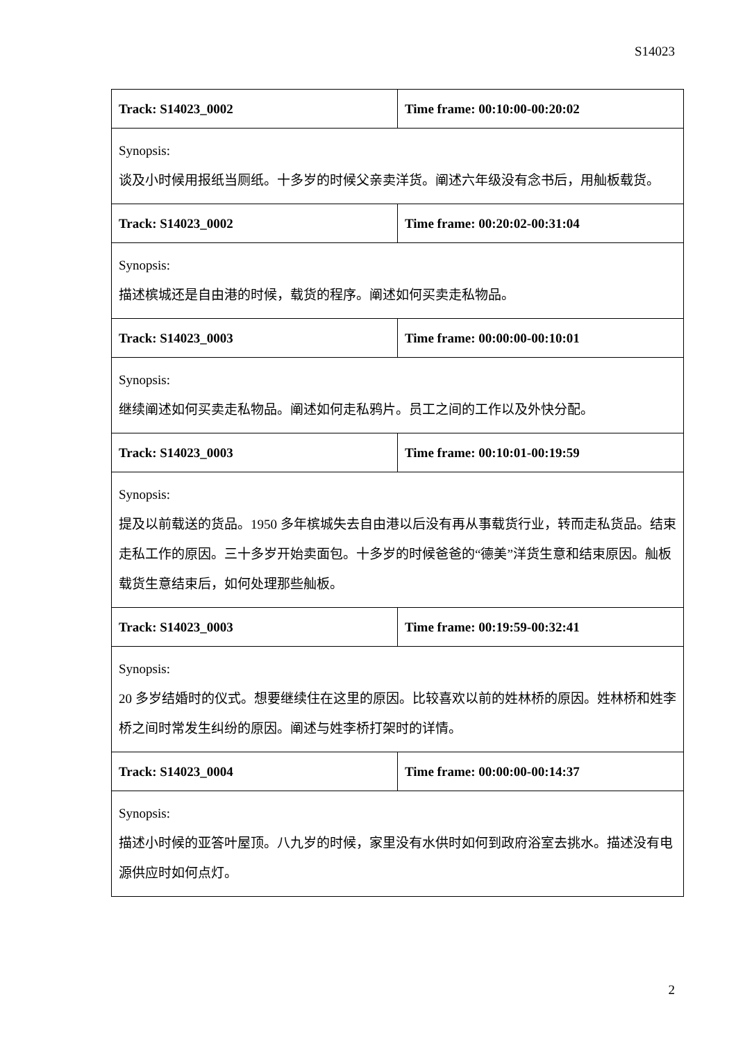S14023
| Track: S14023_0002 | Time frame: 00:10:00-00:20:02 |
| Synopsis: 谈及小时候用报纸当厕纸。十多岁的时候父亲卖洋货。阐述六年级没有念书后，用舢板载货。 | |
| Track: S14023_0002 | Time frame: 00:20:02-00:31:04 |
| Synopsis: 描述槟城还是自由港的时候，载货的程序。阐述如何买卖走私物品。 | |
| Track: S14023_0003 | Time frame: 00:00:00-00:10:01 |
| Synopsis: 继续阐述如何买卖走私物品。阐述如何走私鸦片。员工之间的工作以及外快分配。 | |
| Track: S14023_0003 | Time frame: 00:10:01-00:19:59 |
| Synopsis: 提及以前载送的货品。1950 多年槟城失去自由港以后没有再从事载货行业，转而走私货品。结束走私工作的原因。三十多岁开始卖面包。十多岁的时候爸爸的“德美”洋货生意和结束原因。舢板载货生意结束后，如何处理那些舢板。 | |
| Track: S14023_0003 | Time frame: 00:19:59-00:32:41 |
| Synopsis: 20 多岁结婚时的仪式。想要继续住在这里的原因。比较喜欢以前的姓林桥的原因。姓林桥和姓李桥之间时常发生纠纷的原因。阐述与姓李桥打架时的详情。 | |
| Track: S14023_0004 | Time frame: 00:00:00-00:14:37 |
| Synopsis: 描述小时候的亚答叶屋顶。八九岁的时候，家里没有水供时如何到政府浴室去挑水。描述没有电源供应时如何点灯。 | |
2